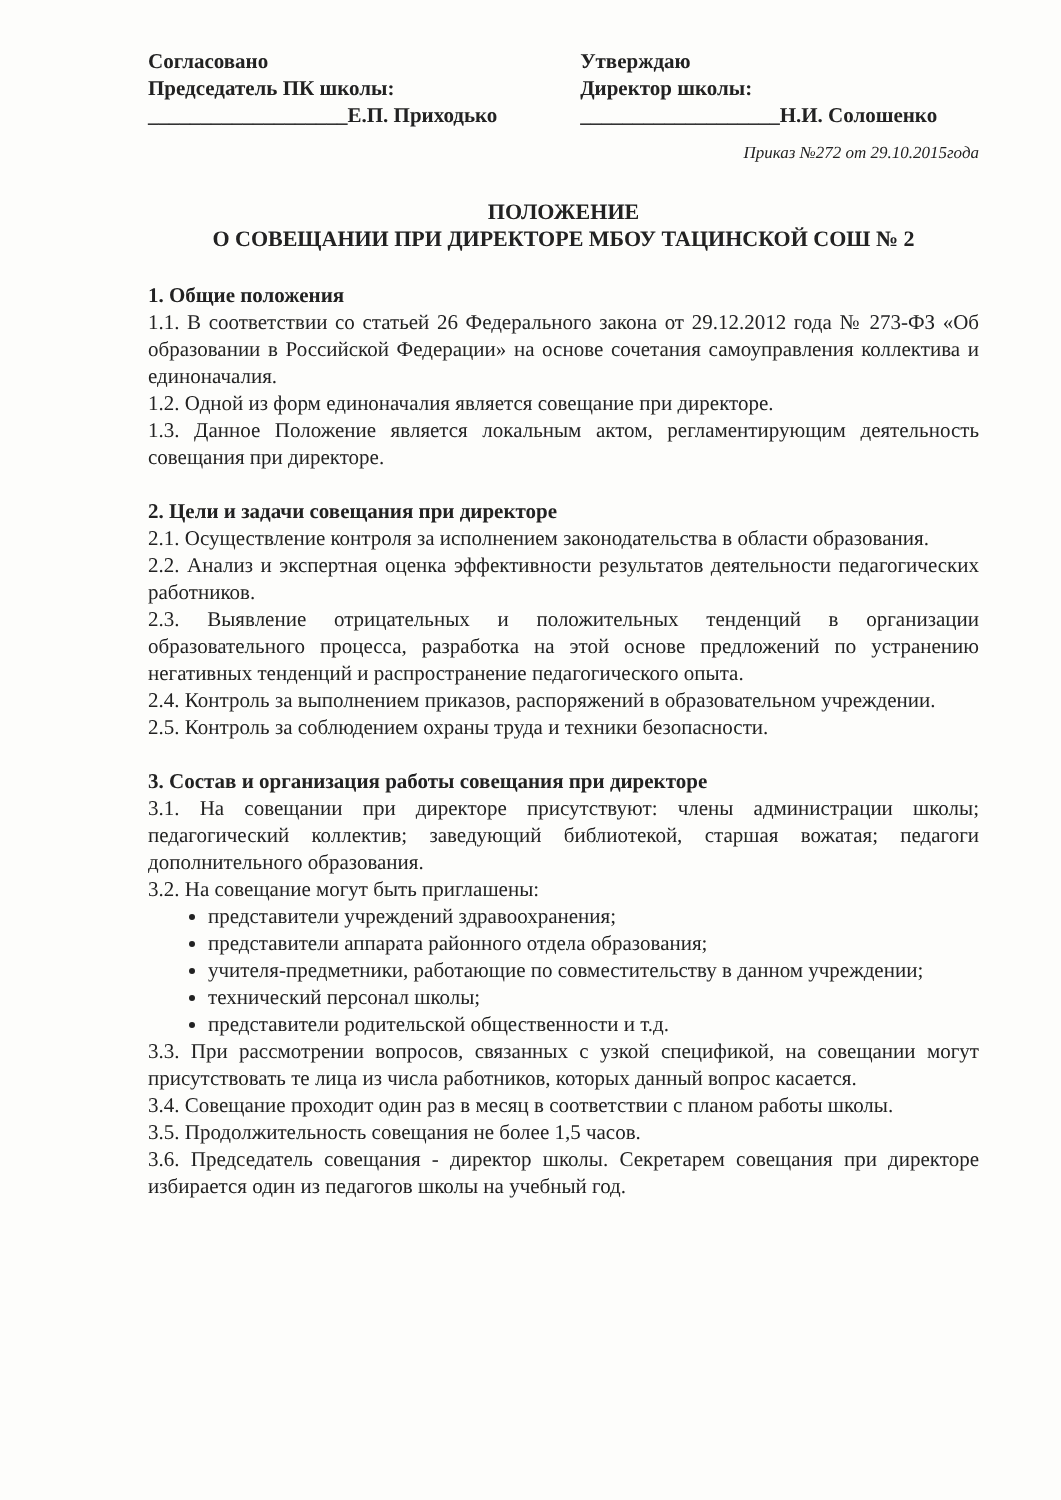Согласовано
Председатель ПК школы:
___________________Е.П. Приходько
Утверждаю
Директор школы:
___________________Н.И. Солошенко
Приказ №272 от 29.10.2015года
ПОЛОЖЕНИЕ
О СОВЕЩАНИИ ПРИ ДИРЕКТОРЕ МБОУ ТАЦИНСКОЙ СОШ № 2
1. Общие положения
1.1. В соответствии со статьей 26 Федерального закона от 29.12.2012 года № 273-ФЗ «Об образовании в Российской Федерации» на основе сочетания самоуправления коллектива и единоначалия.
1.2. Одной из форм единоначалия является совещание при директоре.
1.3. Данное Положение является локальным актом, регламентирующим деятельность совещания при директоре.
2. Цели и задачи совещания при директоре
2.1. Осуществление контроля за исполнением законодательства в области образования.
2.2. Анализ и экспертная оценка эффективности результатов деятельности педагогических работников.
2.3. Выявление отрицательных и положительных тенденций в организации образовательного процесса, разработка на этой основе предложений по устранению негативных тенденций и распространение педагогического опыта.
2.4. Контроль за выполнением приказов, распоряжений в образовательном учреждении.
2.5. Контроль за соблюдением охраны труда и техники безопасности.
3. Состав и организация работы совещания при директоре
3.1. На совещании при директоре присутствуют: члены администрации школы; педагогический коллектив; заведующий библиотекой, старшая вожатая; педагоги дополнительного образования.
3.2. На совещание могут быть приглашены:
представители учреждений здравоохранения;
представители аппарата районного отдела образования;
учителя-предметники, работающие по совместительству в данном учреждении;
технический персонал школы;
представители родительской общественности и т.д.
3.3. При рассмотрении вопросов, связанных с узкой спецификой, на совещании могут присутствовать те лица из числа работников, которых данный вопрос касается.
3.4. Совещание проходит один раз в месяц в соответствии с планом работы школы.
3.5. Продолжительность совещания не более 1,5 часов.
3.6. Председатель совещания - директор школы. Секретарем совещания при директоре избирается один из педагогов школы на учебный год.